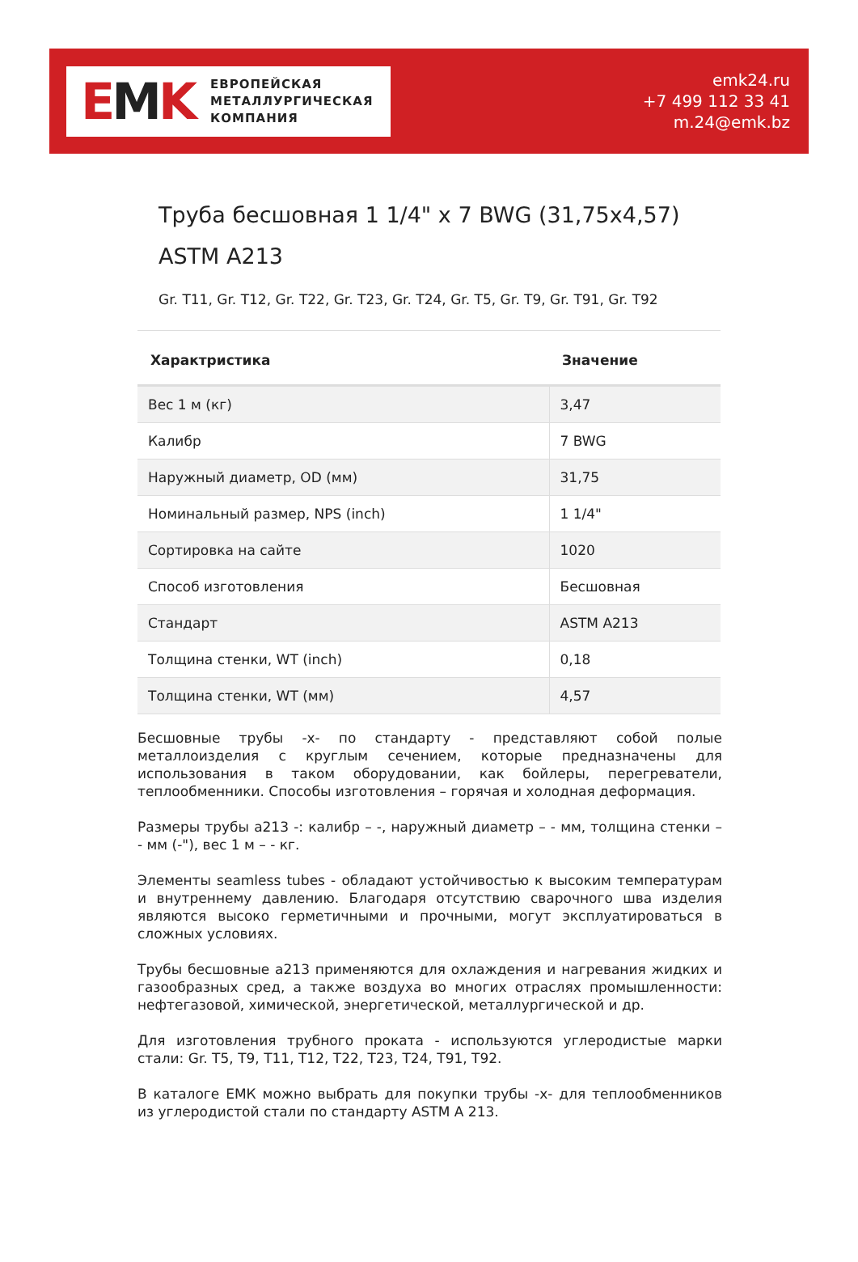EMK
ЕВРОПЕЙСКАЯ
МЕТАЛЛУРГИЧЕСКАЯ
КОМПАНИЯ
emk24.ru
+7 499 112 33 41
m.24@emk.bz
Труба бесшовная 1 1/4" x 7 BWG (31,75x4,57)
ASTM A213
Gr. T11, Gr. T12, Gr. T22, Gr. T23, Gr. T24, Gr. T5, Gr. T9, Gr. T91, Gr. T92
| Характристика | Значение |
| --- | --- |
| Вес 1 м (кг) | 3,47 |
| Калибр | 7 BWG |
| Наружный диаметр, OD (мм) | 31,75 |
| Номинальный размер, NPS (inch) | 1 1/4" |
| Сортировка на сайте | 1020 |
| Способ изготовления | Бесшовная |
| Стандарт | ASTM A213 |
| Толщина стенки, WT (inch) | 0,18 |
| Толщина стенки, WT (мм) | 4,57 |
Бесшовные трубы -x- по стандарту - представляют собой полые металлоизделия с круглым сечением, которые предназначены для использования в таком оборудовании, как бойлеры, перегреватели, теплообменники. Способы изготовления – горячая и холодная деформация.
Размеры трубы а213 -: калибр – -, наружный диаметр – - мм, толщина стенки – - мм (-"), вес 1 м – - кг.
Элементы seamless tubes - обладают устойчивостью к высоким температурам и внутреннему давлению. Благодаря отсутствию сварочного шва изделия являются высоко герметичными и прочными, могут эксплуатироваться в сложных условиях.
Трубы бесшовные а213 применяются для охлаждения и нагревания жидких и газообразных сред, а также воздуха во многих отраслях промышленности: нефтегазовой, химической, энергетической, металлургической и др.
Для изготовления трубного проката - используются углеродистые марки стали: Gr. T5, T9, T11, T12, T22, T23, T24, T91, T92.
В каталоге ЕМК можно выбрать для покупки трубы -x- для теплообменников из углеродистой стали по стандарту ASTM A 213.